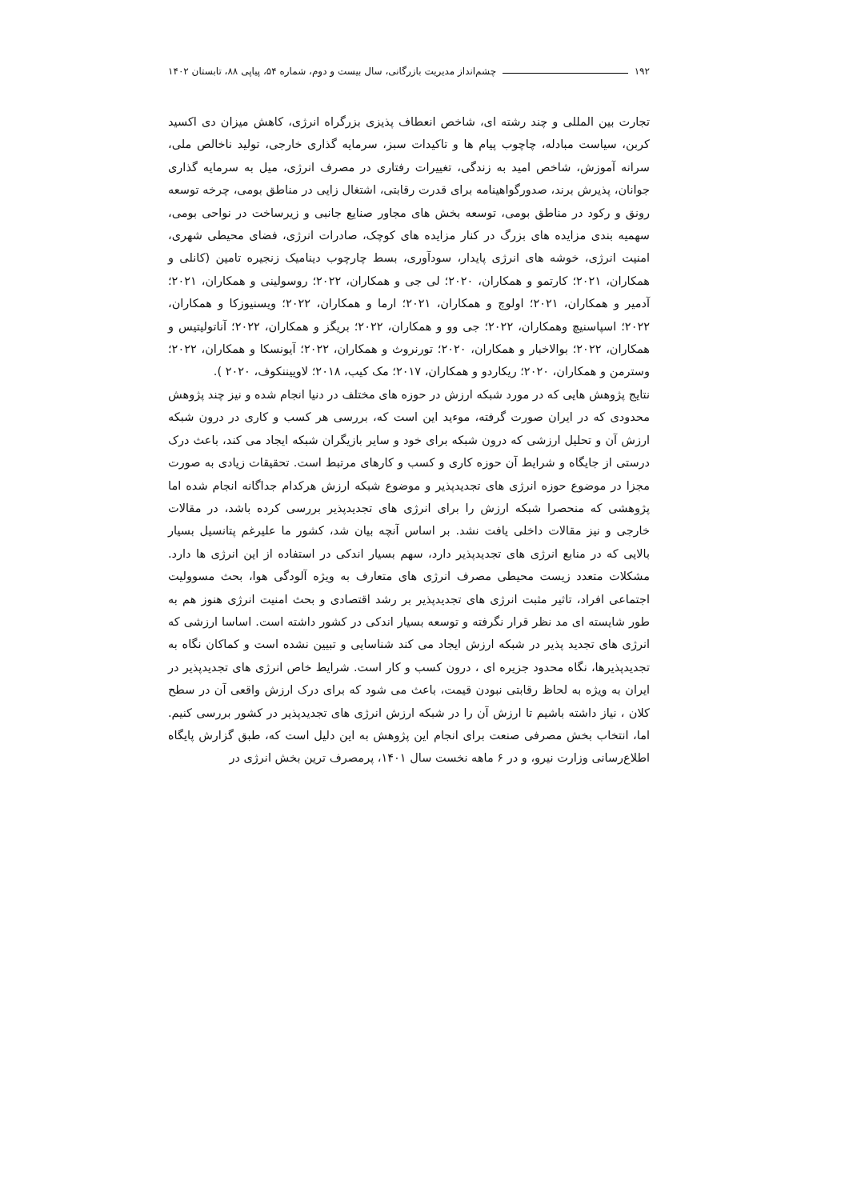۱۹۲ چشم‌انداز مدیریت بازرگانی، سال بیست و دوم، شماره ۵۴، پیاپی ۸۸، تابستان ۱۴۰۲
تجارت بین المللی و چند رشته ای، شاخص انعطاف پذیزی بزرگراه انرژی، کاهش میزان دی اکسید کربن، سیاست مبادله، چاچوب پیام ها و تاکیدات سبز، سرمایه گذاری خارجی، تولید ناخالص ملی، سرانه آموزش، شاخص امید به زندگی، تغییرات رفتاری در مصرف انرژی، میل به سرمایه گذاری جوانان، پذیرش برند، صدورگواهینامه برای قدرت رقابتی، اشتغال زایی در مناطق بومی، چرخه توسعه رونق و رکود در مناطق بومی، توسعه بخش های مجاور صنایع جانبی و زیرساخت در نواحی بومی، سهمیه بندی مزایده های بزرگ در کنار مزایده های کوچک، صادرات انرژی، فضای محیطی شهری، امنیت انرژی، خوشه های انرژی پایدار، سودآوری، بسط چارچوب دینامیک زنجیره تامین (کانلی و همکاران، ۲۰۲۱؛ کارتمو و همکاران، ۲۰۲۰؛ لی جی و همکاران، ۲۰۲۲؛ روسولینی و همکاران، ۲۰۲۱؛ آدمیر و همکاران، ۲۰۲۱؛ اولوچ و همکاران، ۲۰۲۱؛ ارما و همکاران، ۲۰۲۲؛ ویسنیوزکا و همکاران، ۲۰۲۲؛ اسپاسنیچ وهمکاران، ۲۰۲۲؛ جی وو و همکاران، ۲۰۲۲؛ بریگز و همکاران، ۲۰۲۲؛ آناتولیتیس و همکاران، ۲۰۲۲؛ بوالاخبار و همکاران، ۲۰۲۰؛ تورنروث و همکاران، ۲۰۲۲؛ آیونسکا و همکاران، ۲۰۲۲؛ وسترمن و همکاران، ۲۰۲۰؛ ریکاردو و همکاران، ۲۰۱۷؛ مک کیب، ۲۰۱۸؛ لاوییننکوف، ۲۰۲۰ ).
نتایج پژوهش هایی که در مورد شبکه ارزش در حوزه های مختلف در دنیا انجام شده و نیز چند پژوهش محدودی که در ایران صورت گرفته، موءید این است که، بررسی هر کسب و کاری در درون شبکه ارزش آن و تحلیل ارزشی که درون شبکه برای خود و سایر بازیگران شبکه ایجاد می کند، باعث درک درستی از جایگاه و شرایط آن حوزه کاری و کسب و کارهای مرتبط است. تحقیقات زیادی به صورت مجزا در موضوع حوزه انرژی های تجدیدپذیر و موضوع شبکه ارزش هرکدام جداگانه انجام شده اما پژوهشی که منحصرا شبکه ارزش را برای انرژی های تجدیدپذیر بررسی کرده باشد، در مقالات خارجی و نیز مقالات داخلی یافت نشد. بر اساس آنچه بیان شد، کشور ما علیرغم پتانسیل بسیار بالایی که در منابع انرژی های تجدیدپذیر دارد، سهم بسیار اندکی در استفاده از این انرژی ها دارد. مشکلات متعدد زیست محیطی مصرف انرژی های متعارف به ویژه آلودگی هوا، بحث مسوولیت اجتماعی افراد، تاثیر مثبت انرژی های تجدیدپذیر بر رشد اقتصادی و بحث امنیت انرژی هنوز هم به طور شایسته ای مد نظر قرار نگرفته و توسعه بسیار اندکی در کشور داشته است. اساسا ارزشی که انرژی های تجدید پذیر در شبکه ارزش ایجاد می کند شناسایی و تبیین نشده است و کماکان نگاه به تجدیدپذیرها، نگاه محدود جزیره ای ، درون کسب و کار است. شرایط خاص انرژی های تجدیدپذیر در ایران به ویژه به لحاظ رقابتی نبودن قیمت، باعث می شود که برای درک ارزش واقعی آن در سطح کلان ، نیاز داشته باشیم تا ارزش آن را در شبکه ارزش انرژی های تجدیدپذیر در کشور بررسی کنیم. اما، انتخاب بخش مصرفی صنعت برای انجام این پژوهش به این دلیل است که، طبق گزارش پایگاه اطلاع‌رسانی وزارت نیرو، و در ۶ ماهه نخست سال ۱۴۰۱، پرمصرف ترین بخش انرژی در